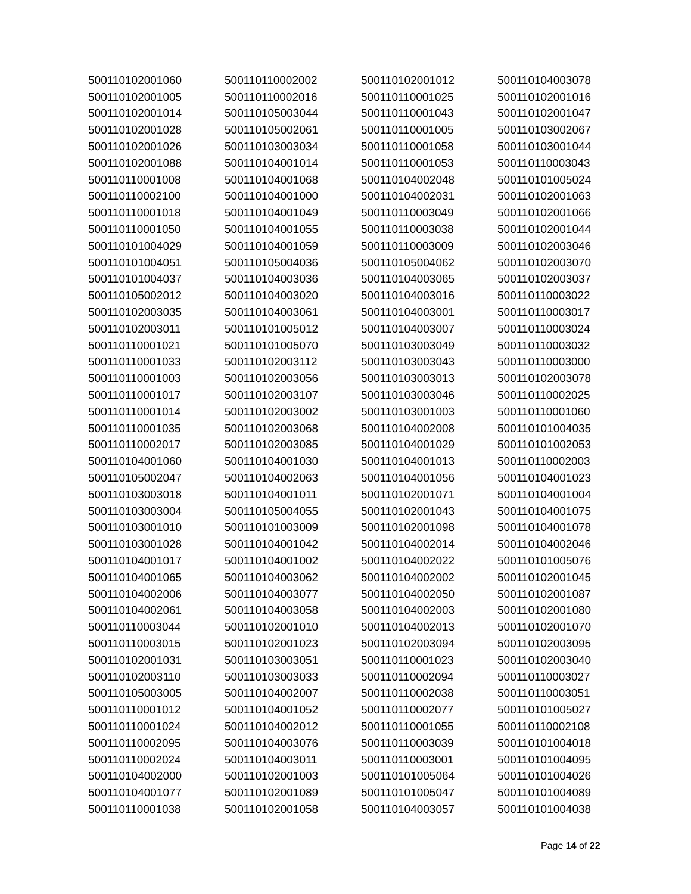| 500110102001060 | 500110110002002 | 500110102001012 | 500110104003078 |
| 500110102001005 | 500110110002016 | 500110110001025 | 500110102001016 |
| 500110102001014 | 500110105003044 | 500110110001043 | 500110102001047 |
| 500110102001028 | 500110105002061 | 500110110001005 | 500110103002067 |
| 500110102001026 | 500110103003034 | 500110110001058 | 500110103001044 |
| 500110102001088 | 500110104001014 | 500110110001053 | 500110110003043 |
| 500110110001008 | 500110104001068 | 500110104002048 | 500110101005024 |
| 500110110002100 | 500110104001000 | 500110104002031 | 500110102001063 |
| 500110110001018 | 500110104001049 | 500110110003049 | 500110102001066 |
| 500110110001050 | 500110104001055 | 500110110003038 | 500110102001044 |
| 500110101004029 | 500110104001059 | 500110110003009 | 500110102003046 |
| 500110101004051 | 500110105004036 | 500110105004062 | 500110102003070 |
| 500110101004037 | 500110104003036 | 500110104003065 | 500110102003037 |
| 500110105002012 | 500110104003020 | 500110104003016 | 500110110003022 |
| 500110102003035 | 500110104003061 | 500110104003001 | 500110110003017 |
| 500110102003011 | 500110101005012 | 500110104003007 | 500110110003024 |
| 500110110001021 | 500110101005070 | 500110103003049 | 500110110003032 |
| 500110110001033 | 500110102003112 | 500110103003043 | 500110110003000 |
| 500110110001003 | 500110102003056 | 500110103003013 | 500110102003078 |
| 500110110001017 | 500110102003107 | 500110103003046 | 500110110002025 |
| 500110110001014 | 500110102003002 | 500110103001003 | 500110110001060 |
| 500110110001035 | 500110102003068 | 500110104002008 | 500110101004035 |
| 500110110002017 | 500110102003085 | 500110104001029 | 500110101002053 |
| 500110104001060 | 500110104001030 | 500110104001013 | 500110110002003 |
| 500110105002047 | 500110104002063 | 500110104001056 | 500110104001023 |
| 500110103003018 | 500110104001011 | 500110102001071 | 500110104001004 |
| 500110103003004 | 500110105004055 | 500110102001043 | 500110104001075 |
| 500110103001010 | 500110101003009 | 500110102001098 | 500110104001078 |
| 500110103001028 | 500110104001042 | 500110104002014 | 500110104002046 |
| 500110104001017 | 500110104001002 | 500110104002022 | 500110101005076 |
| 500110104001065 | 500110104003062 | 500110104002002 | 500110102001045 |
| 500110104002006 | 500110104003077 | 500110104002050 | 500110102001087 |
| 500110104002061 | 500110104003058 | 500110104002003 | 500110102001080 |
| 500110110003044 | 500110102001010 | 500110104002013 | 500110102001070 |
| 500110110003015 | 500110102001023 | 500110102003094 | 500110102003095 |
| 500110102001031 | 500110103003051 | 500110110001023 | 500110102003040 |
| 500110102003110 | 500110103003033 | 500110110002094 | 500110110003027 |
| 500110105003005 | 500110104002007 | 500110110002038 | 500110110003051 |
| 500110110001012 | 500110104001052 | 500110110002077 | 500110101005027 |
| 500110110001024 | 500110104002012 | 500110110001055 | 500110110002108 |
| 500110110002095 | 500110104003076 | 500110110003039 | 500110101004018 |
| 500110110002024 | 500110104003011 | 500110110003001 | 500110101004095 |
| 500110104002000 | 500110102001003 | 500110101005064 | 500110101004026 |
| 500110104001077 | 500110102001089 | 500110101005047 | 500110101004089 |
| 500110110001038 | 500110102001058 | 500110104003057 | 500110101004038 |
Page 14 of 22